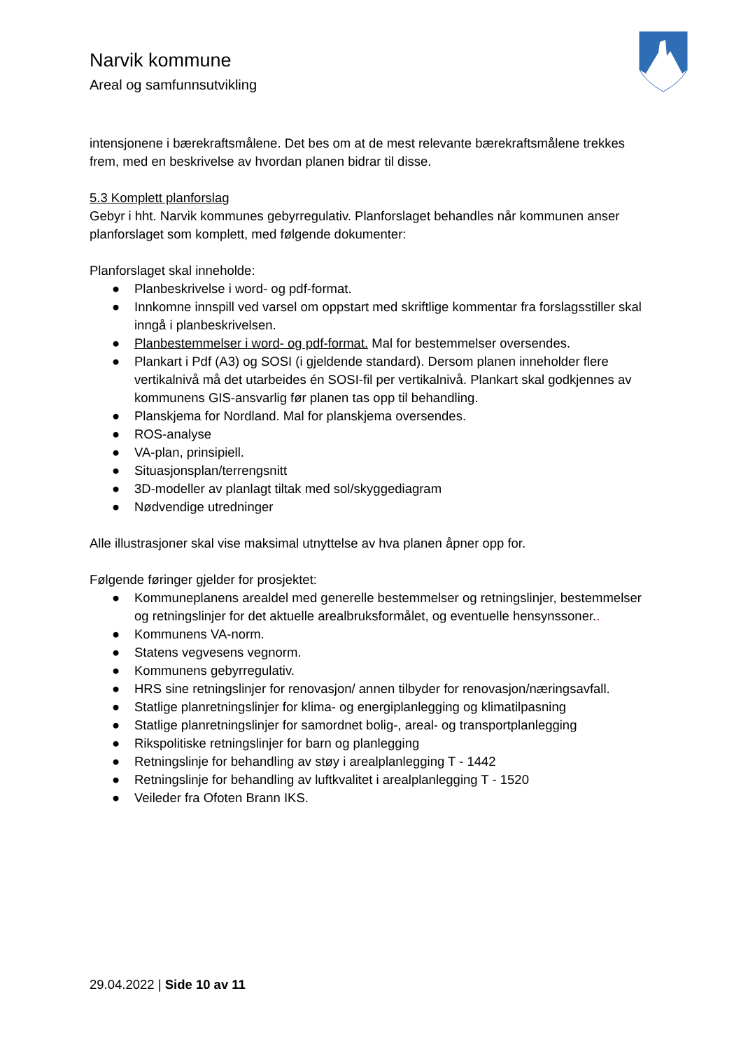Narvik kommune
Areal og samfunnsutvikling
intensjonene i bærekraftsmålene. Det bes om at de mest relevante bærekraftsmålene trekkes frem, med en beskrivelse av hvordan planen bidrar til disse.
5.3 Komplett planforslag
Gebyr i hht. Narvik kommunes gebyrregulativ. Planforslaget behandles når kommunen anser planforslaget som komplett, med følgende dokumenter:
Planforslaget skal inneholde:
● Planbeskrivelse i word- og pdf-format.
● Innkomne innspill ved varsel om oppstart med skriftlige kommentar fra forslagsstiller skal inngå i planbeskrivelsen.
● Planbestemmelser i word- og pdf-format. Mal for bestemmelser oversendes.
● Plankart i Pdf (A3) og SOSI (i gjeldende standard). Dersom planen inneholder flere vertikalnivå må det utarbeides én SOSI-fil per vertikalnivå. Plankart skal godkjennes av kommunens GIS-ansvarlig før planen tas opp til behandling.
● Planskjema for Nordland. Mal for planskjema oversendes.
● ROS-analyse
● VA-plan, prinsipiell.
● Situasjonsplan/terrengsnitt
● 3D-modeller av planlagt tiltak med sol/skyggediagram
● Nødvendige utredninger
Alle illustrasjoner skal vise maksimal utnyttelse av hva planen åpner opp for.
Følgende føringer gjelder for prosjektet:
● Kommuneplanens arealdel med generelle bestemmelser og retningslinjer, bestemmelser og retningslinjer for det aktuelle arealbruksformålet, og eventuelle hensynssoner..
● Kommunens VA-norm.
● Statens vegvesens vegnorm.
● Kommunens gebyrregulativ.
● HRS sine retningslinjer for renovasjon/ annen tilbyder for renovasjon/næringsavfall.
● Statlige planretningslinjer for klima- og energiplanlegging og klimatilpasning
● Statlige planretningslinjer for samordnet bolig-, areal- og transportplanlegging
● Rikspolitiske retningslinjer for barn og planlegging
● Retningslinje for behandling av støy i arealplanlegging T - 1442
● Retningslinje for behandling av luftkvalitet i arealplanlegging T - 1520
● Veileder fra Ofoten Brann IKS.
29.04.2022 | Side 10 av 11